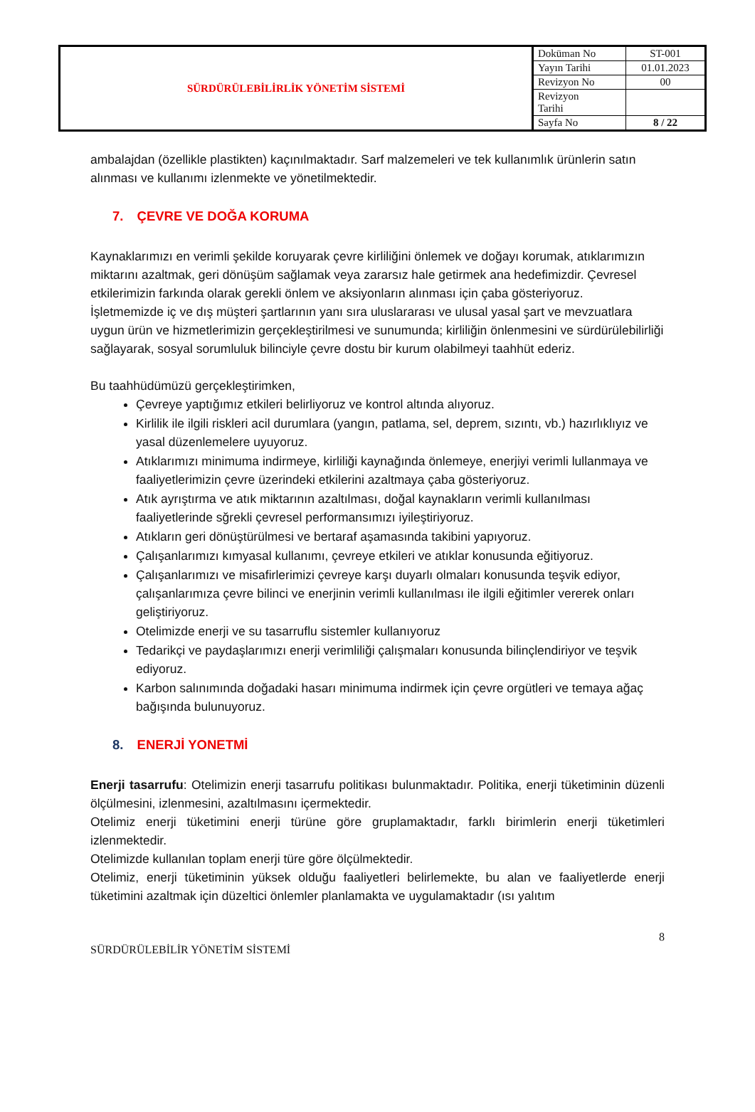| SÜRDÜRÜLEBİLİRLİK YÖNETİM SİSTEMİ | Doküman No | ST-001 |
| | Yayın Tarihi | 01.01.2023 |
| | Revizyon No | 00 |
| | Revizyon Tarihi | |
| | Sayfa No | 8 / 22 |
ambalajdan (özellikle plastikten) kaçınılmaktadır. Sarf malzemeleri ve tek kullanımlık ürünlerin satın alınması ve kullanımı izlenmekte ve yönetilmektedir.
7. ÇEVRE VE DOĞA KORUMA
Kaynaklarımızı en verimli şekilde koruyarak çevre kirliliğini önlemek ve doğayı korumak, atıklarımızın miktarını azaltmak, geri dönüşüm sağlamak veya zararsız hale getirmek ana hedefimizdir. Çevresel etkilerimizin farkında olarak gerekli önlem ve aksiyonların alınması için çaba gösteriyoruz.
İşletmemizde iç ve dış müşteri şartlarının yanı sıra uluslararası ve ulusal yasal şart ve mevzuatlara uygun ürün ve hizmetlerimizin gerçekleştirilmesi ve sunumunda; kirliliğin önlenmesini ve sürdürülebilirliği sağlayarak, sosyal sorumluluk bilinciyle çevre dostu bir kurum olabilmeyi taahhüt ederiz.
Bu taahhüdümüzü gerçekleştirimken,
Çevreye yaptığımız etkileri belirliyoruz ve kontrol altında alıyoruz.
Kirlilik ile ilgili riskleri acil durumlara (yangın, patlama, sel, deprem, sızıntı, vb.) hazırlıklıyız ve yasal düzenlemelere uyuyoruz.
Atıklarımızı minimuma indirmeye, kirliliği kaynağında önlemeye, enerjiyi verimli lullanmaya ve faaliyetlerimizin çevre üzerindeki etkilerini azaltmaya çaba gösteriyoruz.
Atık ayrıştırma ve atık miktarının azaltılması, doğal kaynakların verimli kullanılması faaliyetlerinde sğrekli çevresel performansımızı iyileştiriyoruz.
Atıkların geri dönüştürülmesi ve bertaraf aşamasında takibini yapıyoruz.
Çalışanlarımızı kımyasal kullanımı, çevreye etkileri ve atıklar konusunda eğitiyoruz.
Çalışanlarımızı ve misafirlerimizi çevreye karşı duyarlı olmaları konusunda teşvik ediyor, çalışanlarımıza çevre bilinci ve enerjinin verimli kullanılması ile ilgili eğitimler vererek onları geliştiriyoruz.
Otelimizde enerji ve su tasarruflu sistemler kullanıyoruz
Tedarikçi ve paydaşlarımızı enerji verimliliği çalışmaları konusunda bilinçlendiriyor ve teşvik ediyoruz.
Karbon salınımında doğadaki hasarı minimuma indirmek için çevre orgütleri ve temaya ağaç bağışında bulunuyoruz.
8. ENERJİ YONETMİ
Enerji tasarrufu: Otelimizin enerji tasarrufu politikası bulunmaktadır. Politika, enerji tüketiminin düzenli ölçülmesini, izlenmesini, azaltılmasını içermektedir.
Otelimiz enerji tüketimini enerji türüne göre gruplamaktadır, farklı birimlerin enerji tüketimleri izlenmektedir.
Otelimizde kullanılan toplam enerji türe göre ölçülmektedir.
Otelimiz, enerji tüketiminin yüksek olduğu faaliyetleri belirlemekte, bu alan ve faaliyetlerde enerji tüketimini azaltmak için düzeltici önlemler planlamakta ve uygulamaktadır (ısı yalıtım
8
SÜRDÜRÜLEBİLİR YÖNETİM SİSTEMİ